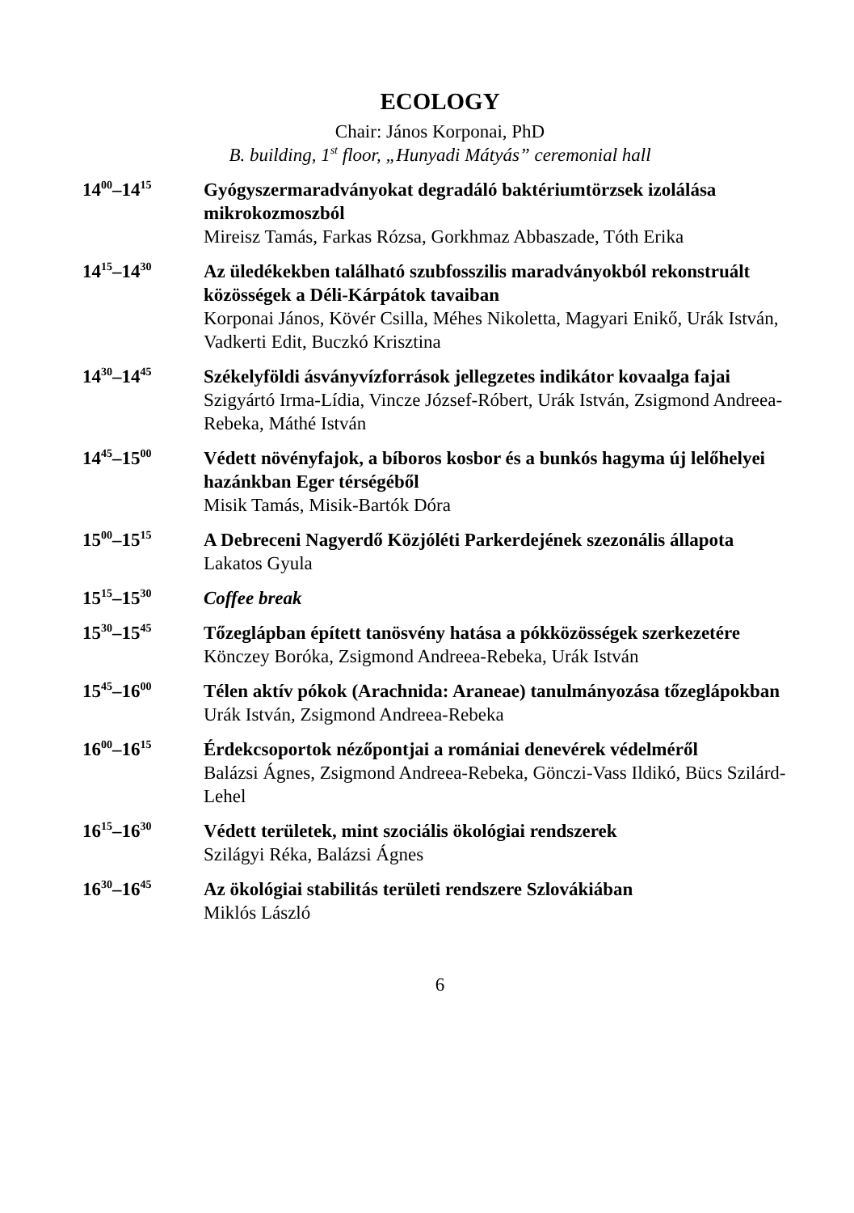ECOLOGY
Chair: János Korponai, PhD
B. building, 1<sup>st</sup> floor, „Hunyadi Mátyás” ceremonial hall
14<sup>00</sup>–14<sup>15</sup>
Gyógyszermaradványokat degradáló baktériumtörzsek izolálása mikrokozmoszból
Mireisz Tamás, Farkas Rózsa, Gorkhmaz Abbaszade, Tóth Erika
14<sup>15</sup>–14<sup>30</sup>
Az üledékekben található szubfosszilis maradványokból rekonstruált közösségek a Déli-Kárpátok tavaiban
Korponai János, Kövér Csilla, Méhes Nikoletta, Magyari Enikő, Urák István, Vadkerti Edit, Buczkó Krisztina
14<sup>30</sup>–14<sup>45</sup>
Székelyföldi ásványvízforrások jellegzetes indikátor kovaalga fajai
Szigyártó Irma-Lídia, Vincze József-Róbert, Urák István, Zsigmond Andreea-Rebeka, Máthé István
14<sup>45</sup>–15<sup>00</sup>
Védett növényfajok, a bíboros kosbor és a bunkós hagyma új lelőhelyei hazánkban Eger térségéből
Misik Tamás, Misik-Bartók Dóra
15<sup>00</sup>–15<sup>15</sup>
A Debreceni Nagyerdő Közjóléti Parkerdejének szezonális állapota
Lakatos Gyula
15<sup>15</sup>–15<sup>30</sup>
Coffee break
15<sup>30</sup>–15<sup>45</sup>
Tőzeglápban épített tanösvény hatása a pókközösségek szerkezetére
Könczey Boróka, Zsigmond Andreea-Rebeka, Urák István
15<sup>45</sup>–16<sup>00</sup>
Télen aktív pókok (Arachnida: Araneae) tanulmányozása tőzeglápokban
Urák István, Zsigmond Andreea-Rebeka
16<sup>00</sup>–16<sup>15</sup>
Érdekcsoportok nézőpontjai a romániai denevérek védelméről
Balázsi Ágnes, Zsigmond Andreea-Rebeka, Gönczi-Vass Ildikó, Bücs Szilárd-Lehel
16<sup>15</sup>–16<sup>30</sup>
Védett területek, mint szociális ökológiai rendszerek
Szilágyi Réka, Balázsi Ágnes
16<sup>30</sup>–16<sup>45</sup>
Az ökológiai stabilitás területi rendszere Szlovákiában
Miklós László
6